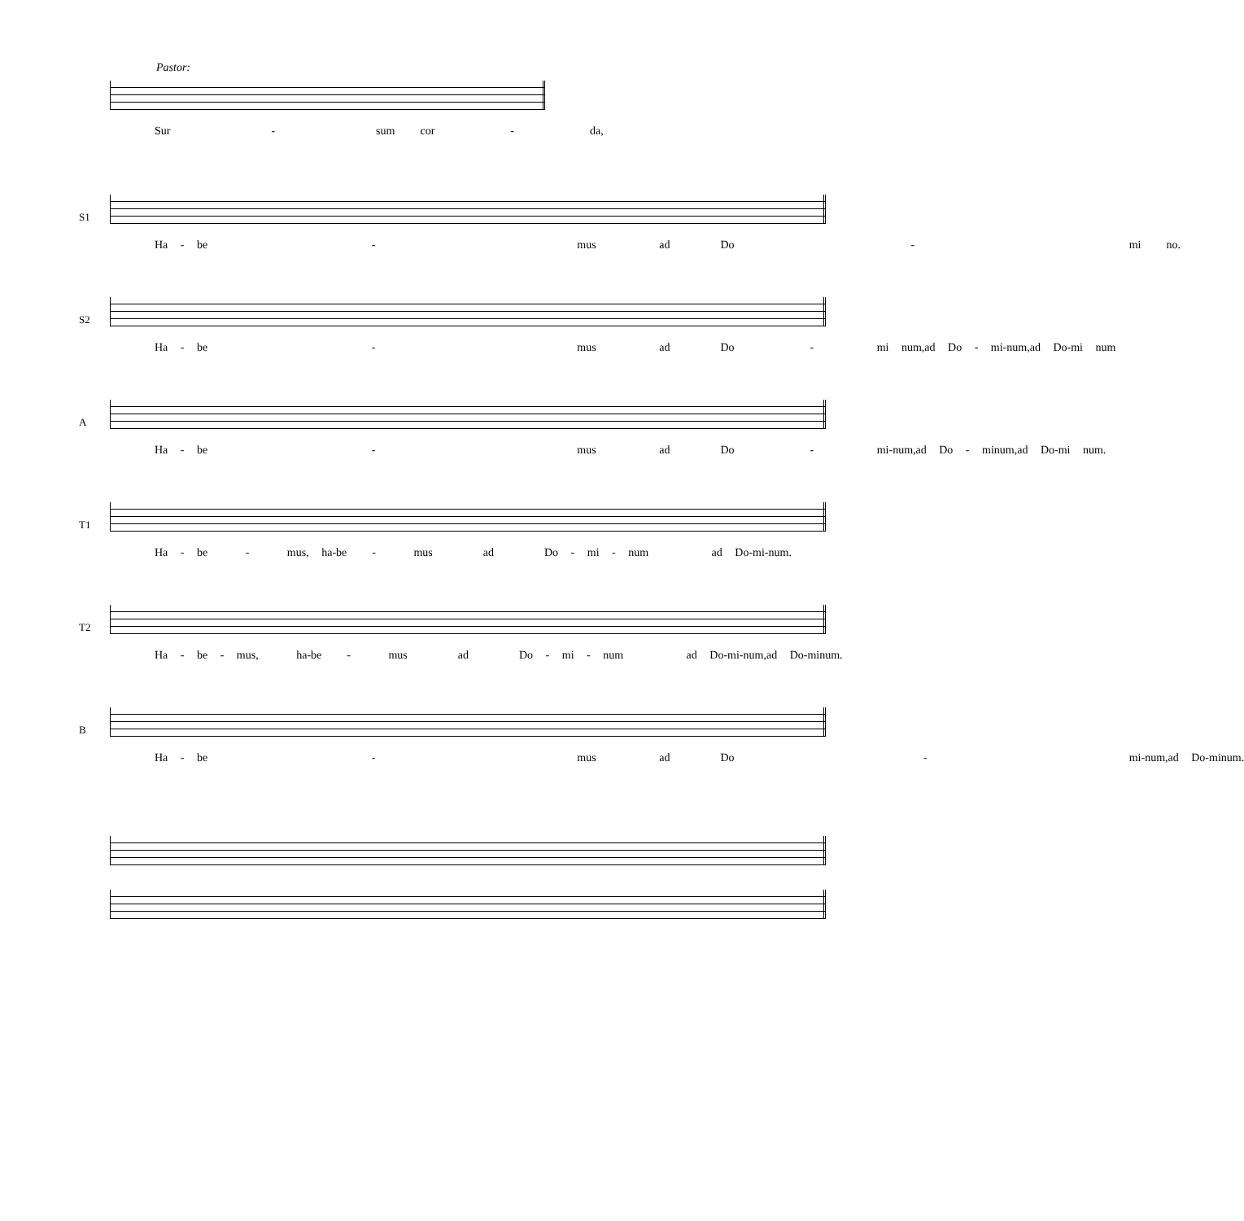Pastor:
Sur - sum cor - da,
S1
Ha - be - mus ad Do - mi no.
S2
Ha - be - mus ad Do - mi num,ad Do - mi-num,ad Do-mi num
A
Ha - be - mus ad Do - mi-num,ad Do - minum,ad Do-mi num.
T1
Ha - be - mus, ha-be - mus ad Do - mi - num ad Do-mi-num.
T2
Ha - be - mus, ha-be - mus ad Do - mi - num ad Do-mi-num,ad Do-minum.
B
Ha - be - mus ad Do - mi-num,ad Do-minum.